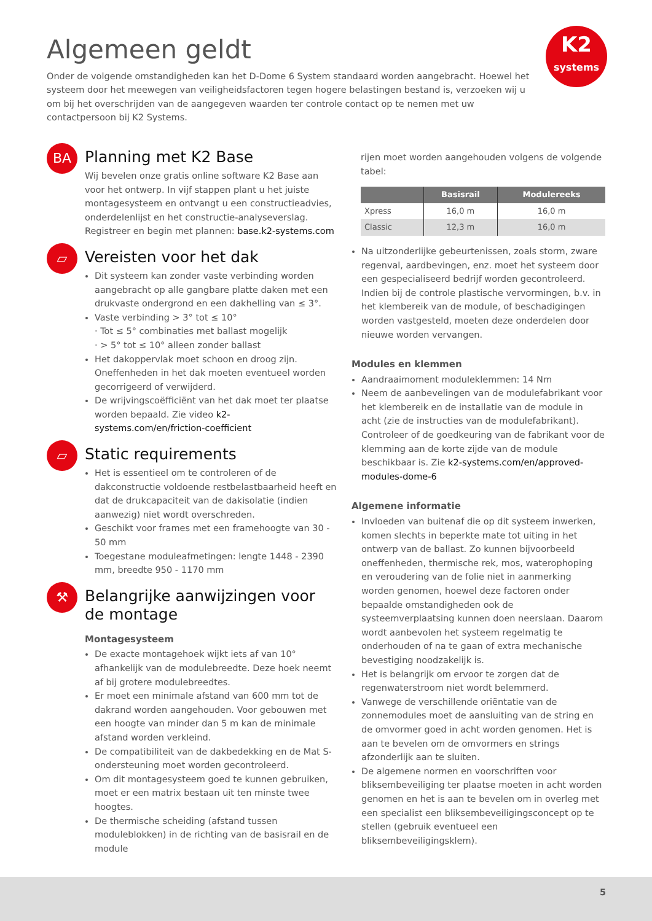K2
systems
Algemeen geldt
Onder de volgende omstandigheden kan het D-Dome 6 System standaard worden aangebracht. Hoewel het systeem door het meewegen van veiligheidsfactoren tegen hogere belastingen bestand is, verzoeken wij u om bij het overschrijden van de aangegeven waarden ter controle contact op te nemen met uw contactpersoon bij K2 Systems.
BA
Planning met K2 Base
Wij bevelen onze gratis online software K2 Base aan voor het ontwerp. In vijf stappen plant u het juiste montagesysteem en ontvangt u een constructieadvies, onderdelenlijst en het constructie-analyseverslag. Registreer en begin met plannen: base.k2-systems.com
▱
Vereisten voor het dak
Dit systeem kan zonder vaste verbinding worden aangebracht op alle gangbare platte daken met een drukvaste ondergrond en een dakhelling van ≤ 3°.
Vaste verbinding > 3° tot ≤ 10°
· Tot ≤ 5° combinaties met ballast mogelijk
· > 5° tot ≤ 10° alleen zonder ballast
Het dakoppervlak moet schoon en droog zijn. Oneffenheden in het dak moeten eventueel worden gecorrigeerd of verwijderd.
De wrijvingscoëfficiënt van het dak moet ter plaatse worden bepaald. Zie video k2-systems.com/en/friction-coefficient
▱
Static requirements
Het is essentieel om te controleren of de dakconstructie voldoende restbelastbaarheid heeft en dat de drukcapaciteit van de dakisolatie (indien aanwezig) niet wordt overschreden.
Geschikt voor frames met een framehoogte van 30 - 50 mm
Toegestane moduleafmetingen: lengte 1448 - 2390 mm, breedte 950 - 1170 mm
⚒
Belangrijke aanwijzingen voor de montage
Montagesysteem
De exacte montagehoek wijkt iets af van 10° afhankelijk van de modulebreedte. Deze hoek neemt af bij grotere modulebreedtes.
Er moet een minimale afstand van 600 mm tot de dakrand worden aangehouden. Voor gebouwen met een hoogte van minder dan 5 m kan de minimale afstand worden verkleind.
De compatibiliteit van de dakbedekking en de Mat S-ondersteuning moet worden gecontroleerd.
Om dit montagesysteem goed te kunnen gebruiken, moet er een matrix bestaan uit ten minste twee hoogtes.
De thermische scheiding (afstand tussen moduleblokken) in de richting van de basisrail en de module
rijen moet worden aangehouden volgens de volgende tabel:
| | Basisrail | Modulereeks |
| --- | --- | --- |
| Xpress | 16,0 m | 16,0 m |
| Classic | 12,3 m | 16,0 m |
Na uitzonderlijke gebeurtenissen, zoals storm, zware regenval, aardbevingen, enz. moet het systeem door een gespecialiseerd bedrijf worden gecontroleerd. Indien bij de controle plastische vervormingen, b.v. in het klembereik van de module, of beschadigingen worden vastgesteld, moeten deze onderdelen door nieuwe worden vervangen.
Modules en klemmen
Aandraaimoment moduleklemmen: 14 Nm
Neem de aanbevelingen van de modulefabrikant voor het klembereik en de installatie van de module in acht (zie de instructies van de modulefabrikant). Controleer of de goedkeuring van de fabrikant voor de klemming aan de korte zijde van de module beschikbaar is. Zie k2-systems.com/en/approved-modules-dome-6
Algemene informatie
Invloeden van buitenaf die op dit systeem inwerken, komen slechts in beperkte mate tot uiting in het ontwerp van de ballast. Zo kunnen bijvoorbeeld oneffenheden, thermische rek, mos, waterophoping en veroudering van de folie niet in aanmerking worden genomen, hoewel deze factoren onder bepaalde omstandigheden ook de systeemverplaatsing kunnen doen neerslaan. Daarom wordt aanbevolen het systeem regelmatig te onderhouden of na te gaan of extra mechanische bevestiging noodzakelijk is.
Het is belangrijk om ervoor te zorgen dat de regenwaterstroom niet wordt belemmerd.
Vanwege de verschillende oriëntatie van de zonnemodules moet de aansluiting van de string en de omvormer goed in acht worden genomen. Het is aan te bevelen om de omvormers en strings afzonderlijk aan te sluiten.
De algemene normen en voorschriften voor bliksembeveiliging ter plaatse moeten in acht worden genomen en het is aan te bevelen om in overleg met een specialist een bliksembeveiligingsconcept op te stellen (gebruik eventueel een bliksembeveiligingsklem).
5